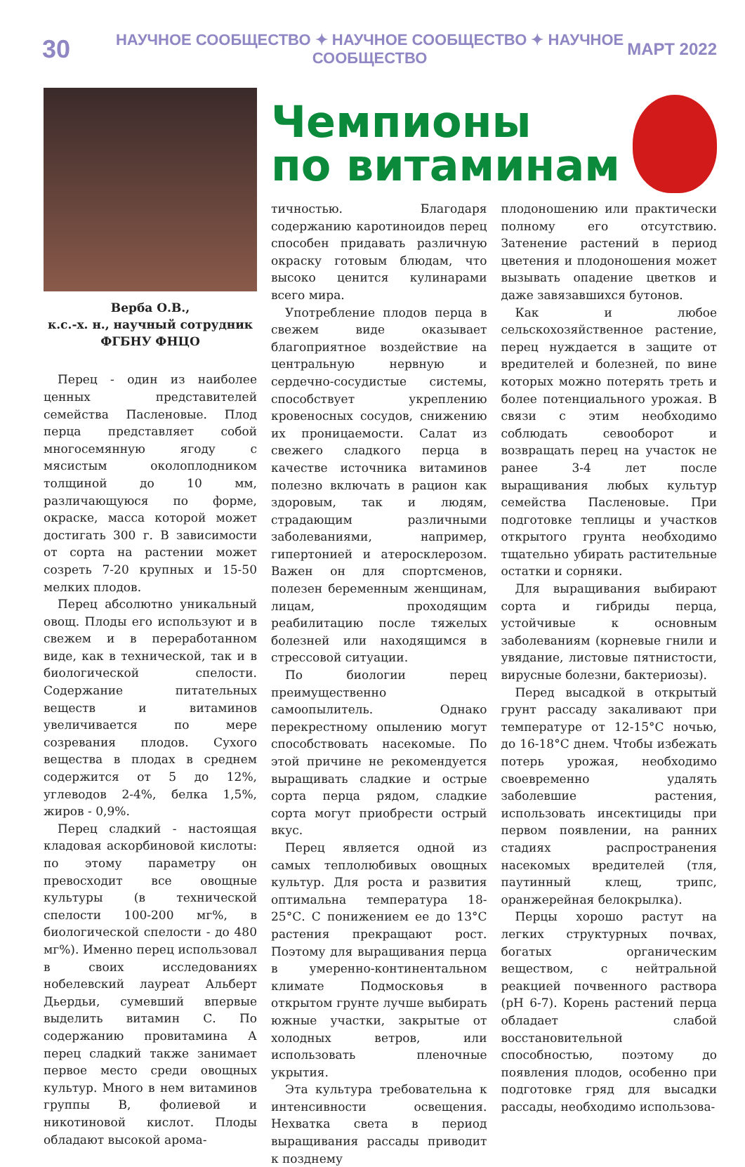30 НАУЧНОЕ СООБЩЕСТВО ✦ НАУЧНОЕ СООБЩЕСТВО ✦ НАУЧНОЕ СООБЩЕСТВО МАРТ 2022
Верба О.В.,
к.с.-х. н., научный сотрудник
ФГБНУ ФНЦО
Перец - один из наиболее ценных представителей семейства Пасленовые. Плод перца представляет собой многосемянную ягоду с мясистым околоплодником толщиной до 10 мм, различающуюся по форме, окраске, масса которой может достигать 300 г. В зависимости от сорта на растении может созреть 7-20 крупных и 15-50 мелких плодов.
Перец абсолютно уникальный овощ. Плоды его используют и в свежем и в переработанном виде, как в технической, так и в биологической спелости. Содержание питательных веществ и витаминов увеличивается по мере созревания плодов. Сухого вещества в плодах в среднем содержится от 5 до 12%, углеводов 2-4%, белка 1,5%, жиров - 0,9%.
Перец сладкий - настоящая кладовая аскорбиновой кислоты: по этому параметру он превосходит все овощные культуры (в технической спелости 100-200 мг%, в биологической спелости - до 480 мг%). Именно перец использовал в своих исследованиях нобелевский лауреат Альберт Дьердьи, сумевший впервые выделить витамин С. По содержанию провитамина А перец сладкий также занимает первое место среди овощных культур. Много в нем витаминов группы В, фолиевой и никотиновой кислот. Плоды обладают высокой арома-
Чемпионы
по витаминам
тичностью. Благодаря содержанию каротиноидов перец способен придавать различную окраску готовым блюдам, что высоко ценится кулинарами всего мира.
Употребление плодов перца в свежем виде оказывает благоприятное воздействие на центральную нервную и сердечно-сосудистые системы, способствует укреплению кровеносных сосудов, снижению их проницаемости. Салат из свежего сладкого перца в качестве источника витаминов полезно включать в рацион как здоровым, так и людям, страдающим различными заболеваниями, например, гипертонией и атеросклерозом. Важен он для спортсменов, полезен беременным женщинам, лицам, проходящим реабилитацию после тяжелых болезней или находящимся в стрессовой ситуации.
По биологии перец преимущественно самоопылитель. Однако перекрестному опылению могут способствовать насекомые. По этой причине не рекомендуется выращивать сладкие и острые сорта перца рядом, сладкие сорта могут приобрести острый вкус.
Перец является одной из самых теплолюбивых овощных культур. Для роста и развития оптимальна температура 18-25°С. С понижением ее до 13°С растения прекращают рост. Поэтому для выращивания перца в умеренно-континентальном климате Подмосковья в открытом грунте лучше выбирать южные участки, закрытые от холодных ветров, или использовать пленочные укрытия.
Эта культура требовательна к интенсивности освещения. Нехватка света в период выращивания рассады приводит к позднему
плодоношению или практически полному его отсутствию. Затенение растений в период цветения и плодоношения может вызывать опадение цветков и даже завязавшихся бутонов.
Как и любое сельскохозяйственное растение, перец нуждается в защите от вредителей и болезней, по вине которых можно потерять треть и более потенциального урожая. В связи с этим необходимо соблюдать севооборот и возвращать перец на участок не ранее 3-4 лет после выращивания любых культур семейства Пасленовые. При подготовке теплицы и участков открытого грунта необходимо тщательно убирать растительные остатки и сорняки.
Для выращивания выбирают сорта и гибриды перца, устойчивые к основным заболеваниям (корневые гнили и увядание, листовые пятнистости, вирусные болезни, бактериозы).
Перед высадкой в открытый грунт рассаду закаливают при температуре от 12-15°С ночью, до 16-18°С днем. Чтобы избежать потерь урожая, необходимо своевременно удалять заболевшие растения, использовать инсектициды при первом появлении, на ранних стадиях распространения насекомых вредителей (тля, паутинный клещ, трипс, оранжерейная белокрылка).
Перцы хорошо растут на легких структурных почвах, богатых органическим веществом, с нейтральной реакцией почвенного раствора (рН 6-7). Корень растений перца обладает слабой восстановительной способностью, поэтому до появления плодов, особенно при подготовке гряд для высадки рассады, необходимо использова-